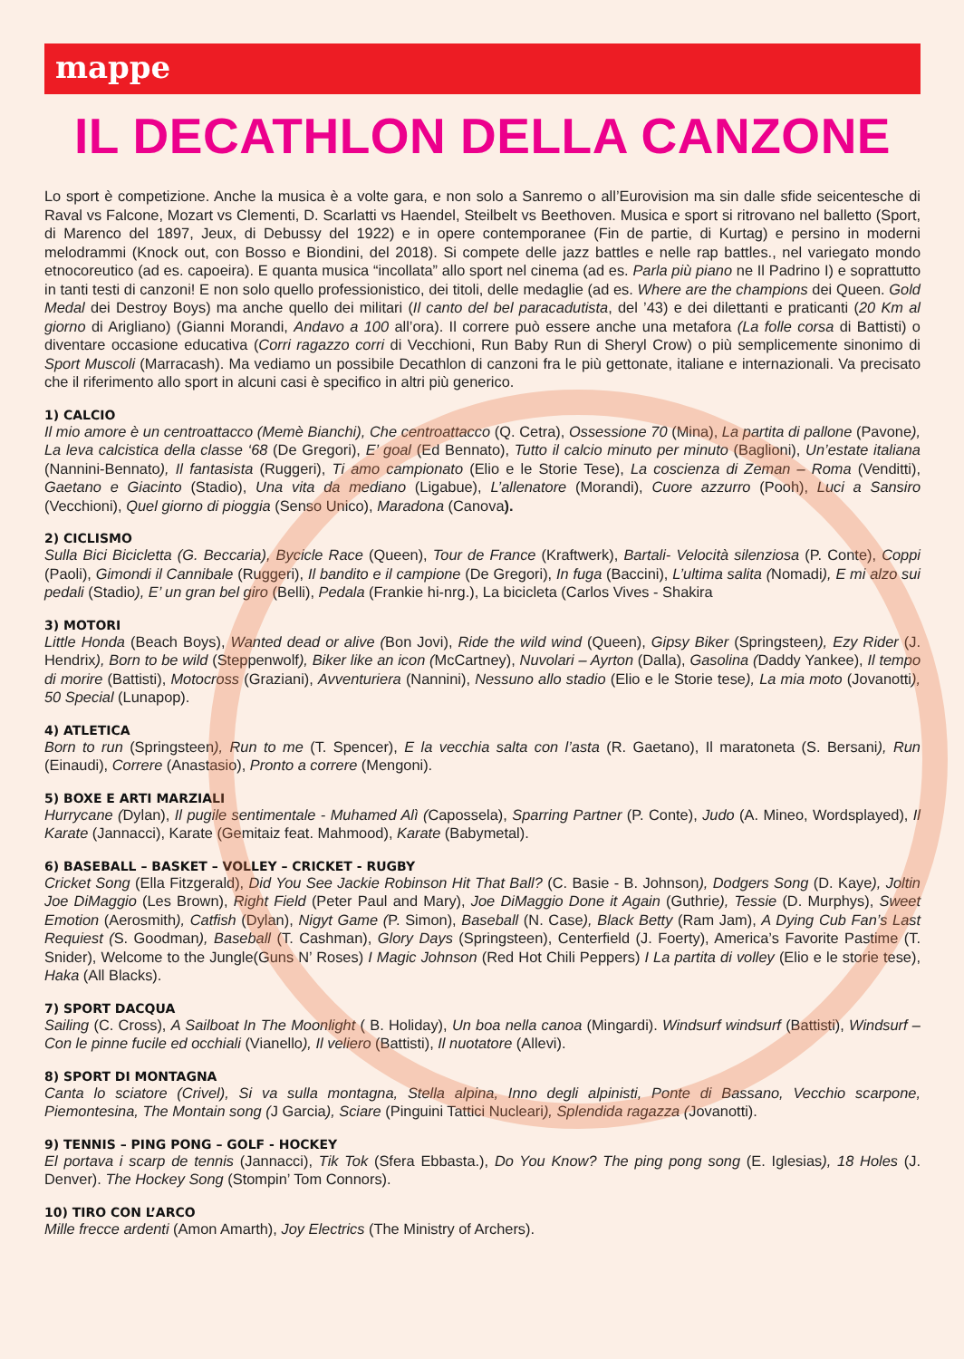mappe
IL DECATHLON DELLA CANZONE
Lo sport è competizione. Anche la musica è a volte gara, e non solo a Sanremo o all’Eurovision ma sin dalle sfide seicentesche di Raval vs Falcone, Mozart vs Clementi, D. Scarlatti vs Haendel, Steilbelt vs Beethoven. Musica e sport si ritrovano nel balletto (Sport, di Marenco del 1897, Jeux, di Debussy del 1922) e in opere contemporanee (Fin de partie, di Kurtag) e persino in moderni melodrammi (Knock out, con Bosso e Biondini, del 2018). Si compete delle jazz battles e nelle rap battles., nel variegato mondo etnocoreutico (ad es. capoeira). E quanta musica “incollata” allo sport nel cinema (ad es. Parla più piano ne Il Padrino I) e soprattutto in tanti testi di canzoni! E non solo quello professionistico, dei titoli, delle medaglie (ad es. Where are the champions dei Queen. Gold Medal dei Destroy Boys) ma anche quello dei militari (Il canto del bel paracadutista, del ’43) e dei dilettanti e praticanti (20 Km al giorno di Arigliano) (Gianni Morandi, Andavo a 100 all’ora). Il correre può essere anche una metafora (La folle corsa di Battisti) o diventare occasione educativa (Corri ragazzo corri di Vecchioni, Run Baby Run di Sheryl Crow) o più semplicemente sinonimo di Sport Muscoli (Marracash). Ma vediamo un possibile Decathlon di canzoni fra le più gettonate, italiane e internazionali. Va precisato che il riferimento allo sport in alcuni casi è specifico in altri più generico.
1) CALCIO
Il mio amore è un centroattacco (Memè Bianchi), Che centroattacco (Q. Cetra), Ossessione 70 (Mina), La partita di pallone (Pavone), La leva calcistica della classe ‘68 (De Gregori), E’ goal (Ed Bennato), Tutto il calcio minuto per minuto (Baglioni), Un’estate italiana (Nannini-Bennato), Il fantasista (Ruggeri), Ti amo campionato (Elio e le Storie Tese), La coscienza di Zeman – Roma (Venditti), Gaetano e Giacinto (Stadio), Una vita da mediano (Ligabue), L’allenatore (Morandi), Cuore azzurro (Pooh), Luci a Sansiro (Vecchioni), Quel giorno di pioggia (Senso Unico), Maradona (Canova).
2) CICLISMO
Sulla Bici Bicicletta (G. Beccaria), Bycicle Race (Queen), Tour de France (Kraftwerk), Bartali- Velocità silenziosa (P. Conte), Coppi (Paoli), Gimondi il Cannibale (Ruggeri), Il bandito e il campione (De Gregori), In fuga (Baccini), L’ultima salita (Nomadi), E mi alzo sui pedali (Stadio), E’ un gran bel giro (Belli), Pedala (Frankie hi-nrg.), La bicicleta (Carlos Vives - Shakira
3) MOTORI
Little Honda (Beach Boys), Wanted dead or alive (Bon Jovi), Ride the wild wind (Queen), Gipsy Biker (Springsteen), Ezy Rider (J. Hendrix), Born to be wild (Steppenwolf), Biker like an icon (McCartney), Nuvolari – Ayrton (Dalla), Gasolina (Daddy Yankee), Il tempo di morire (Battisti), Motocross (Graziani), Avventuriera (Nannini), Nessuno allo stadio (Elio e le Storie tese), La mia moto (Jovanotti), 50 Special (Lunapop).
4) ATLETICA
Born to run (Springsteen), Run to me (T. Spencer), E la vecchia salta con l’asta (R. Gaetano), Il maratoneta (S. Bersani), Run (Einaudi), Correre (Anastasio), Pronto a correre (Mengoni).
5) BOXE E ARTI MARZIALI
Hurrycane (Dylan), Il pugile sentimentale - Muhamed Alì (Capossela), Sparring Partner (P. Conte), Judo (A. Mineo, Wordsplayed), Il Karate (Jannacci), Karate (Gemitaiz feat. Mahmood), Karate (Babymetal).
6) BASEBALL – BASKET – VOLLEY – CRICKET - RUGBY
Cricket Song (Ella Fitzgerald), Did You See Jackie Robinson Hit That Ball? (C. Basie - B. Johnson), Dodgers Song (D. Kaye), Joltin Joe DiMaggio (Les Brown), Right Field (Peter Paul and Mary), Joe DiMaggio Done it Again (Guthrie), Tessie (D. Murphys), Sweet Emotion (Aerosmith), Catfish (Dylan), Nigyt Game (P. Simon), Baseball (N. Case), Black Betty (Ram Jam), A Dying Cub Fan’s Last Requiest (S. Goodman), Baseball (T. Cashman), Glory Days (Springsteen), Centerfield (J. Foerty), America’s Favorite Pastime (T. Snider), Welcome to the Jungle(Guns N’ Roses) I Magic Johnson (Red Hot Chili Peppers) I La partita di volley (Elio e le storie tese), Haka (All Blacks).
7) SPORT DACQUA
Sailing (C. Cross), A Sailboat In The Moonlight ( B. Holiday), Un boa nella canoa (Mingardi). Windsurf windsurf (Battisti), Windsurf – Con le pinne fucile ed occhiali (Vianello), Il veliero (Battisti), Il nuotatore (Allevi).
8) SPORT DI MONTAGNA
Canta lo sciatore (Crivel), Si va sulla montagna, Stella alpina, Inno degli alpinisti, Ponte di Bassano, Vecchio scarpone, Piemontesina, The Montain song (J Garcia), Sciare (Pinguini Tattici Nucleari), Splendida ragazza (Jovanotti).
9) TENNIS – PING PONG – GOLF - HOCKEY
El portava i scarp de tennis (Jannacci), Tik Tok (Sfera Ebbasta.), Do You Know? The ping pong song (E. Iglesias), 18 Holes (J. Denver). The Hockey Song (Stompin’ Tom Connors).
10) TIRO CON L’ARCO
Mille frecce ardenti (Amon Amarth), Joy Electrics (The Ministry of Archers).